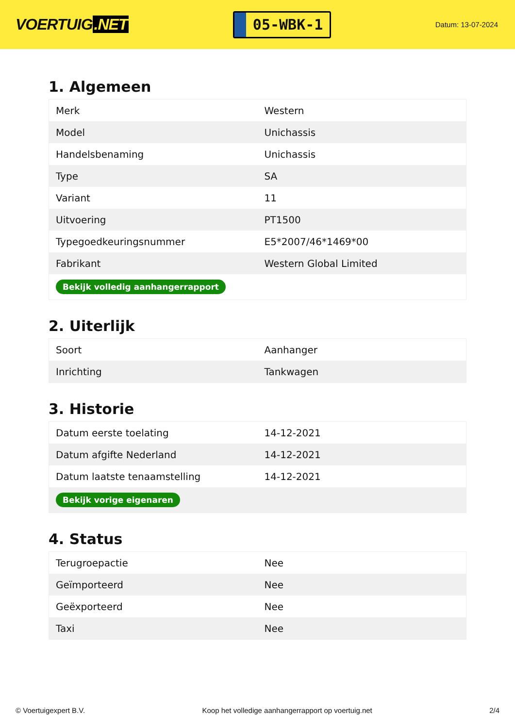VOERTUIG.NET
05-WBK-1
Datum: 13-07-2024
1. Algemeen
| Merk | Western |
| Model | Unichassis |
| Handelsbenaming | Unichassis |
| Type | SA |
| Variant | 11 |
| Uitvoering | PT1500 |
| Typegoedkeuringsnummer | E5*2007/46*1469*00 |
| Fabrikant | Western Global Limited |
| Bekijk volledig aanhangerrapport | |
2. Uiterlijk
| Soort | Aanhanger |
| Inrichting | Tankwagen |
3. Historie
| Datum eerste toelating | 14-12-2021 |
| Datum afgifte Nederland | 14-12-2021 |
| Datum laatste tenaamstelling | 14-12-2021 |
| Bekijk vorige eigenaren | |
4. Status
| Terugroepactie | Nee |
| Geïmporteerd | Nee |
| Geëxporteerd | Nee |
| Taxi | Nee |
© Voertuigexpert B.V. Koop het volledige aanhangerrapport op voertuig.net 2/4